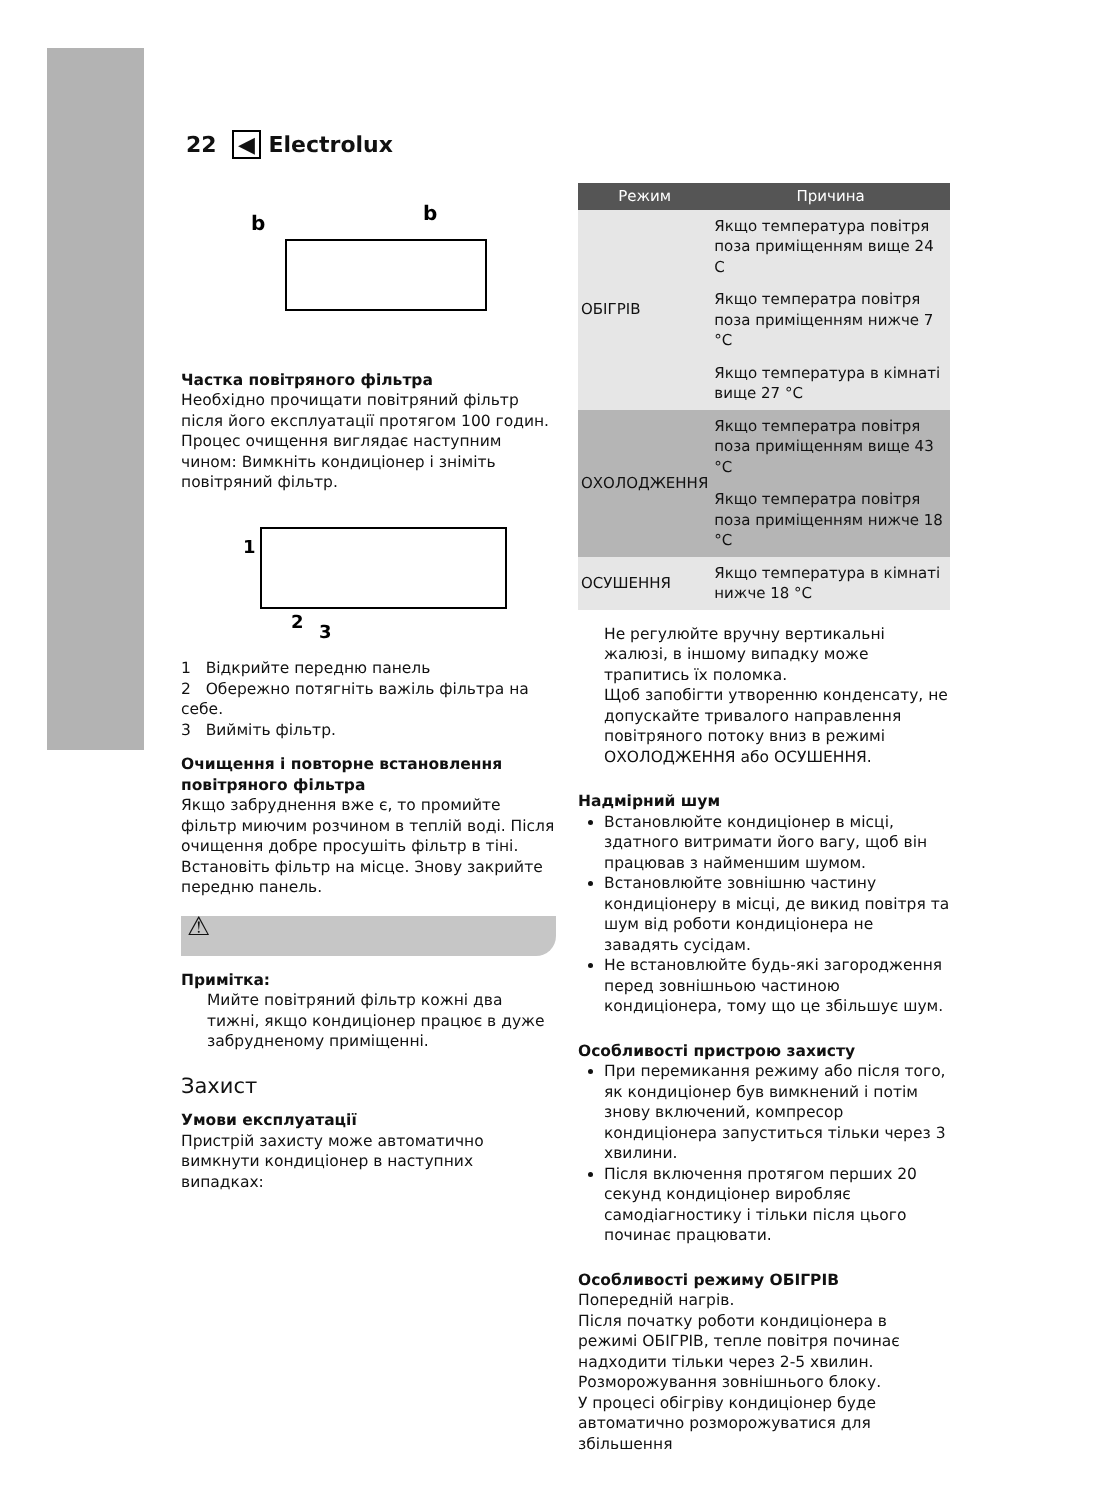22 ◀ Electrolux
b
b
Частка повітряного фільтра
Необхідно прочищати повітряний фільтр після його експлуатації протягом 100 годин. Процес очищення виглядає наступним чином: Вимкніть кондиціонер і зніміть повітряний фільтр.
1
2
3
1 Відкрийте передню панель
2 Обережно потягніть важіль фільтра на себе.
3 Вийміть фільтр.
Очищення і повторне встановлення повітряного фільтра
Якщо забруднення вже є, то промийте фільтр миючим розчином в теплій воді. Після очищення добре просушіть фільтр в тіні. Встановіть фільтр на місце. Знову закрийте передню панель.
⚠
Примітка:
Мийте повітряний фільтр кожні два тижні, якщо кондиціонер працює в дуже забрудненому приміщенні.
Захист
Умови експлуатації
Пристрій захисту може автоматично вимкнути кондиціонер в наступних випадках:
| Режим | Причина |
| --- | --- |
| ОБІГРІВ | Якщо температура повітря поза приміщенням вище 24 C |
| | Якщо температра повітря поза приміщенням нижче 7 °C |
| | Якщо температура в кімнаті вище 27 °C |
| ОХОЛОДЖЕННЯ | Якщо температра повітря поза приміщенням вище 43 °C |
| | Якщо температра повітря поза приміщенням нижче 18 °C |
| ОСУШЕННЯ | Якщо температура в кімнаті нижче 18 °C |
Не регулюйте вручну вертикальні жалюзі, в іншому випадку може трапитись їх поломка.
Щоб запобігти утворенню конденсату, не допускайте тривалого направлення повітряного потоку вниз в режимі ОХОЛОДЖЕННЯ або ОСУШЕННЯ.
Надмірний шум
Встановлюйте кондиціонер в місці, здатного витримати його вагу, щоб він працював з найменшим шумом.
Встановлюйте зовнішню частину кондиціонеру в місці, де викид повітря та шум від роботи кондиціонера не завадять сусідам.
Не встановлюйте будь-які загородження перед зовнішньою частиною кондиціонера, тому що це збільшує шум.
Особливості пристрою захисту
При перемикання режиму або після того, як кондиціонер був вимкнений і потім знову включений, компресор кондиціонера запуститься тільки через 3 хвилини.
Після включення протягом перших 20 секунд кондиціонер виробляє самодіагностику і тільки після цього починає працювати.
Особливості режиму ОБІГРІВ
Попередній нагрів.
Після початку роботи кондиціонера в режимі ОБІГРІВ, тепле повітря починає надходити тільки через 2-5 хвилин.
Розморожування зовнішнього блоку.
У процесі обігріву кондиціонер буде автоматично розморожуватися для збільшення